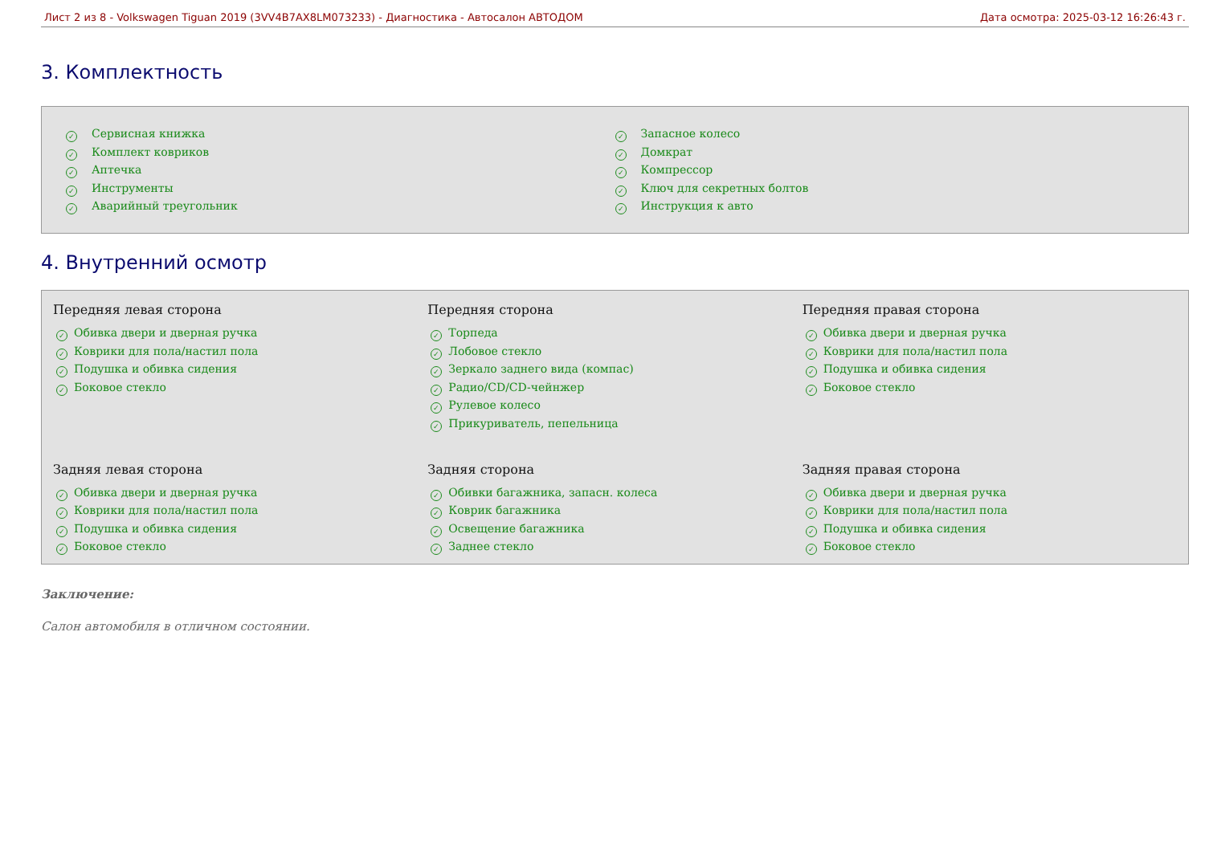Лист 2 из 8 - Volkswagen Tiguan 2019 (3VV4B7AX8LM073233) - Диагностика - Автосалон АВТОДОМ
Дата осмотра: 2025-03-12 16:26:43 г.
3. Комплектность
✓ Сервисная книжка
✓ Комплект ковриков
✓ Аптечка
✓ Инструменты
✓ Аварийный треугольник
✓ Запасное колесо
✓ Домкрат
✓ Компрессор
✓ Ключ для секретных болтов
✓ Инструкция к авто
4. Внутренний осмотр
Передняя левая сторона
✓ Обивка двери и дверная ручка
✓ Коврики для пола/настил пола
✓ Подушка и обивка сидения
✓ Боковое стекло
Передняя сторона
✓ Торпеда
✓ Лобовое стекло
✓ Зеркало заднего вида (компас)
✓ Радио/CD/CD-чейнжер
✓ Рулевое колесо
✓ Прикуриватель, пепельница
Передняя правая сторона
✓ Обивка двери и дверная ручка
✓ Коврики для пола/настил пола
✓ Подушка и обивка сидения
✓ Боковое стекло
Задняя левая сторона
✓ Обивка двери и дверная ручка
✓ Коврики для пола/настил пола
✓ Подушка и обивка сидения
✓ Боковое стекло
Задняя сторона
✓ Обивки багажника, запасн. колеса
✓ Коврик багажника
✓ Освещение багажника
✓ Заднее стекло
Задняя правая сторона
✓ Обивка двери и дверная ручка
✓ Коврики для пола/настил пола
✓ Подушка и обивка сидения
✓ Боковое стекло
Заключение:
Салон автомобиля в отличном состоянии.